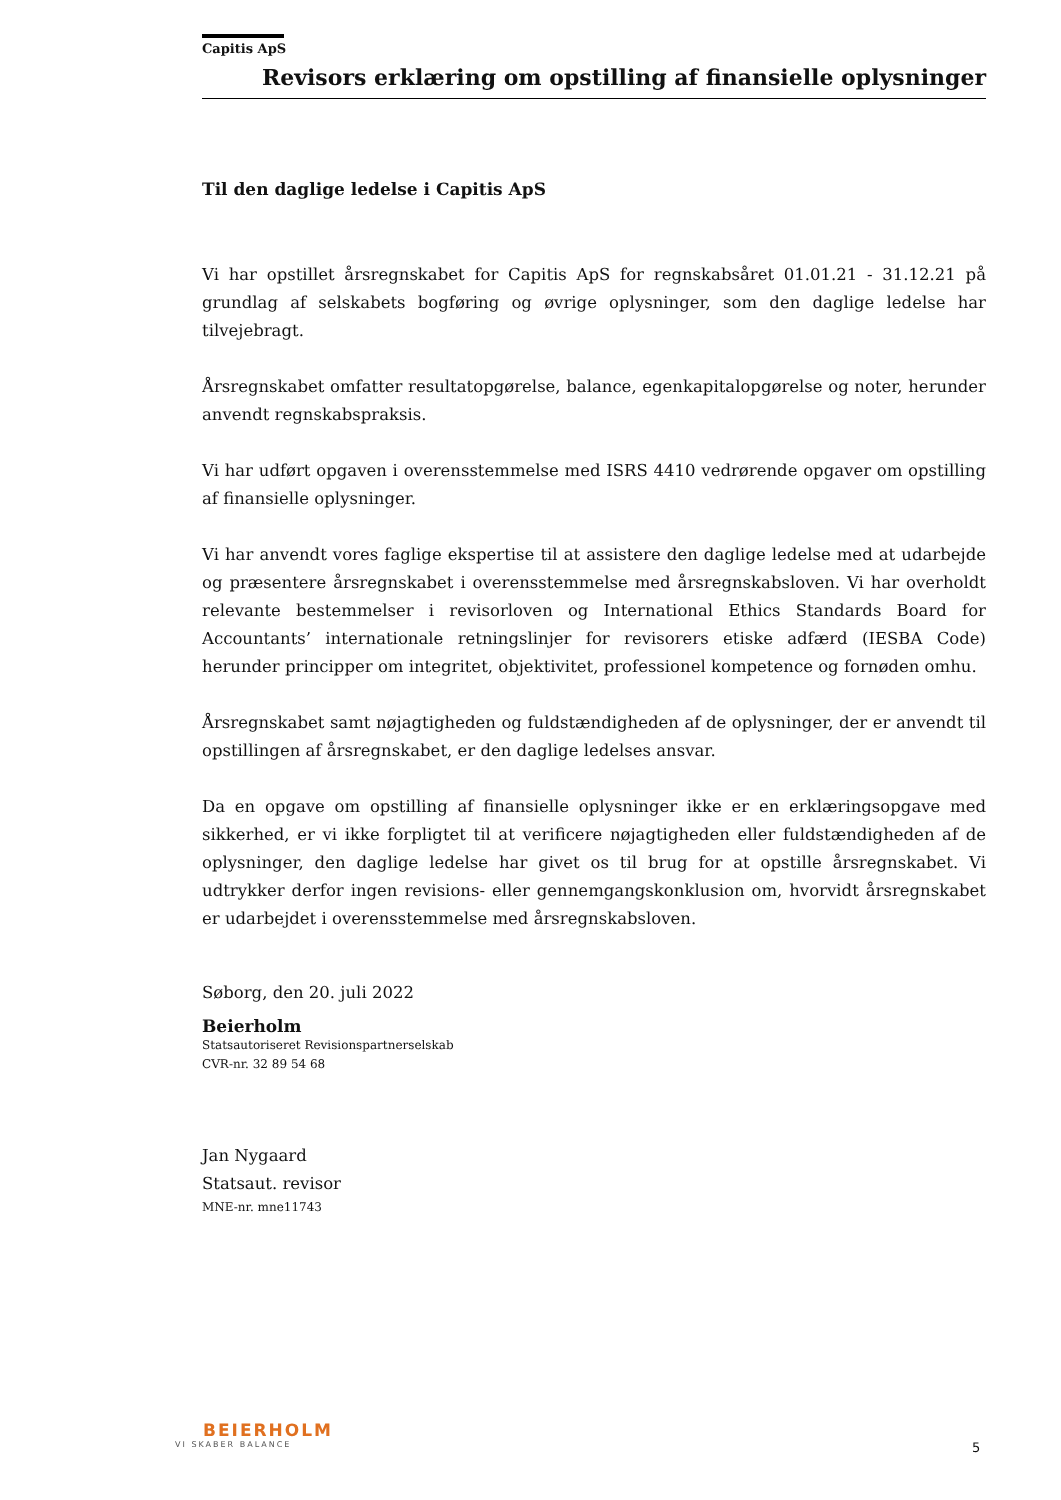Capitis ApS
Revisors erklæring om opstilling af finansielle oplysninger
Til den daglige ledelse i Capitis ApS
Vi har opstillet årsregnskabet for Capitis ApS for regnskabsåret 01.01.21 - 31.12.21 på grundlag af selskabets bogføring og øvrige oplysninger, som den daglige ledelse har tilvejebragt.
Årsregnskabet omfatter resultatopgørelse, balance, egenkapitalopgørelse og noter, herunder anvendt regnskabspraksis.
Vi har udført opgaven i overensstemmelse med ISRS 4410 vedrørende opgaver om opstilling af finansielle oplysninger.
Vi har anvendt vores faglige ekspertise til at assistere den daglige ledelse med at udarbejde og præsentere årsregnskabet i overensstemmelse med årsregnskabsloven. Vi har overholdt relevante bestemmelser i revisorloven og International Ethics Standards Board for Accountants’ internationale retningslinjer for revisorers etiske adfærd (IESBA Code) herunder principper om integritet, objektivitet, professionel kompetence og fornøden omhu.
Årsregnskabet samt nøjagtigheden og fuldstændigheden af de oplysninger, der er anvendt til opstillingen af årsregnskabet, er den daglige ledelses ansvar.
Da en opgave om opstilling af finansielle oplysninger ikke er en erklæringsopgave med sikkerhed, er vi ikke forpligtet til at verificere nøjagtigheden eller fuldstændigheden af de oplysninger, den daglige ledelse har givet os til brug for at opstille årsregnskabet. Vi udtrykker derfor ingen revisions- eller gennemgangskonklusion om, hvorvidt årsregnskabet er udarbejdet i overensstemmelse med årsregnskabsloven.
Søborg, den 20. juli 2022
Beierholm
Statsautoriseret Revisionspartnerselskab
CVR-nr. 32 89 54 68
Jan Nygaard
Statsaut. revisor
MNE-nr. mne11743
BEIERHOLM
VI SKABER BALANCE
5